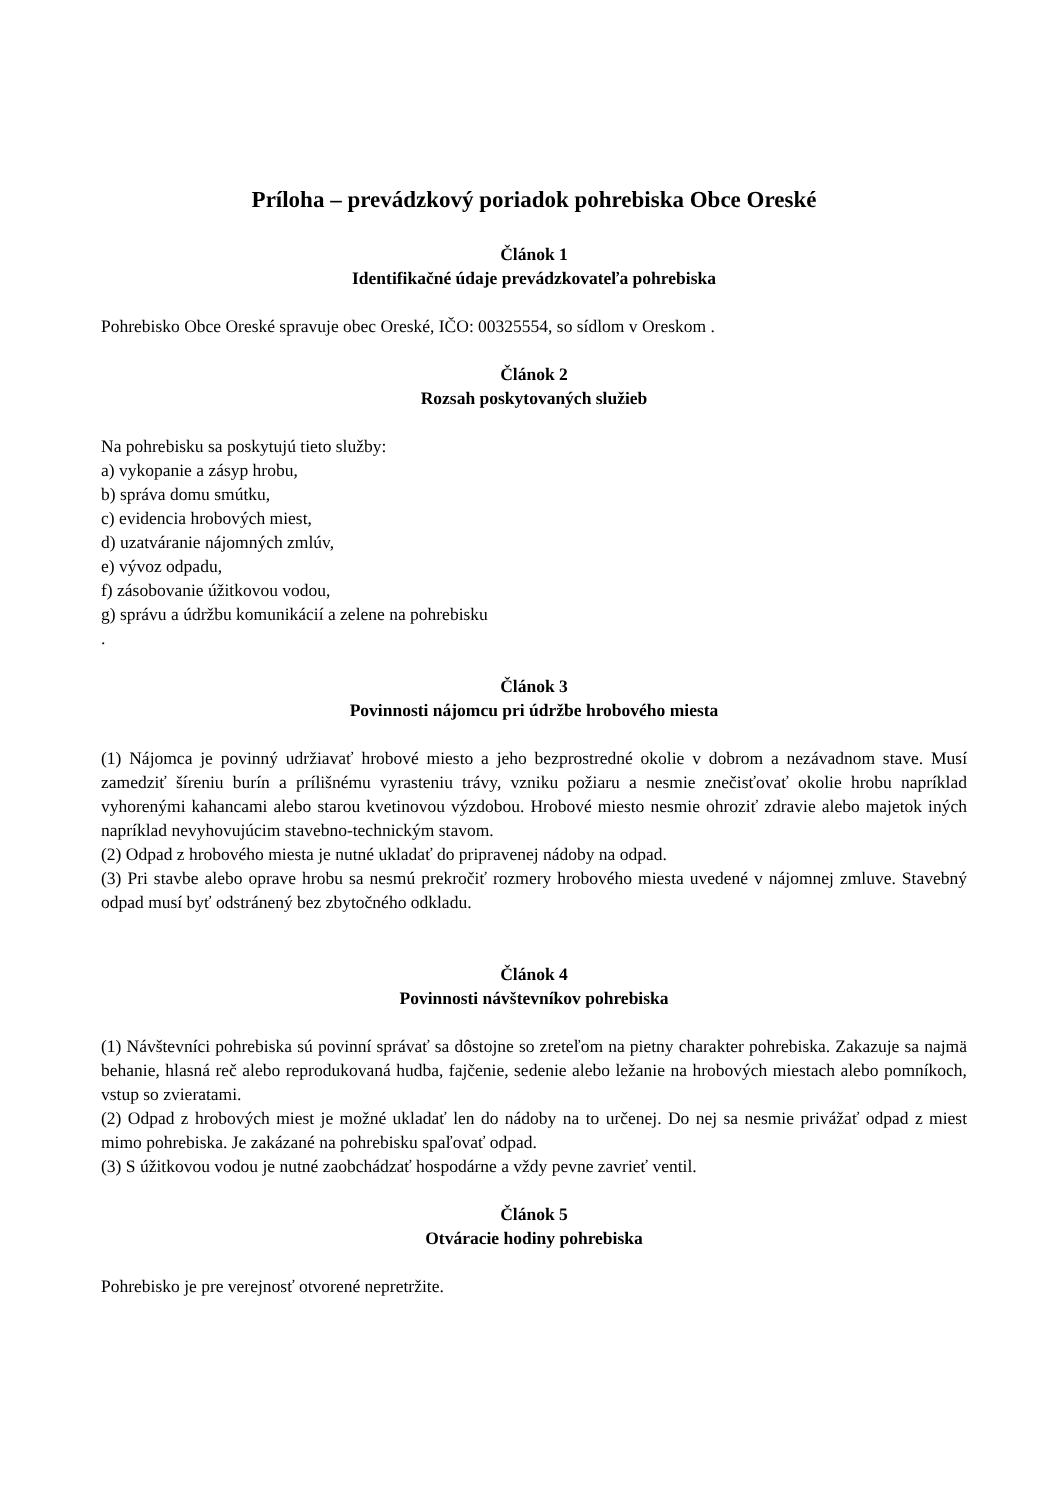Príloha – prevádzkový poriadok pohrebiska Obce Oreské
Článok 1
Identifikačné údaje prevádzkovateľa pohrebiska
Pohrebisko Obce Oreské spravuje obec Oreské, IČO: 00325554, so sídlom v Oreskom .
Článok 2
Rozsah poskytovaných služieb
Na pohrebisku sa poskytujú tieto služby:
a) vykopanie a zásyp hrobu,
b) správa domu smútku,
c) evidencia hrobových miest,
d) uzatváranie nájomných zmlúv,
e) vývoz odpadu,
f) zásobovanie úžitkovou vodou,
g) správu a údržbu komunikácií a zelene na pohrebisku
.
Článok 3
Povinnosti nájomcu pri údržbe hrobového miesta
(1) Nájomca je povinný udržiavať hrobové miesto a jeho bezprostredné okolie v dobrom a nezávadnom stave. Musí zamedziť šíreniu burín a prílišnému vyrasteniu trávy, vzniku požiaru a nesmie znečisťovať okolie hrobu napríklad vyhorenými kahancami alebo starou kvetinovou výzdobou. Hrobové miesto nesmie ohroziť zdravie alebo majetok iných napríklad nevyhovujúcim stavebno-technickým stavom.
(2) Odpad z hrobového miesta je nutné ukladať do pripravenej nádoby na odpad.
(3) Pri stavbe alebo oprave hrobu sa nesmú prekročiť rozmery hrobového miesta uvedené v nájomnej zmluve. Stavebný odpad musí byť odstránený bez zbytočného odkladu.
Článok 4
Povinnosti návštevníkov pohrebiska
(1) Návštevníci pohrebiska sú povinní správať sa dôstojne so zreteľom na pietny charakter pohrebiska. Zakazuje sa najmä behanie, hlasná reč alebo reprodukovaná hudba, fajčenie, sedenie alebo ležanie na hrobových miestach alebo pomníkoch, vstup so zvieratami.
(2) Odpad z hrobových miest je možné ukladať len do nádoby na to určenej. Do nej sa nesmie privážať odpad z miest mimo pohrebiska. Je zakázané na pohrebisku spaľovať odpad.
(3) S úžitkovou vodou je nutné zaobchádzať hospodárne a vždy pevne zavrieť ventil.
Článok 5
Otváracie hodiny pohrebiska
Pohrebisko je pre verejnosť otvorené nepretržite.